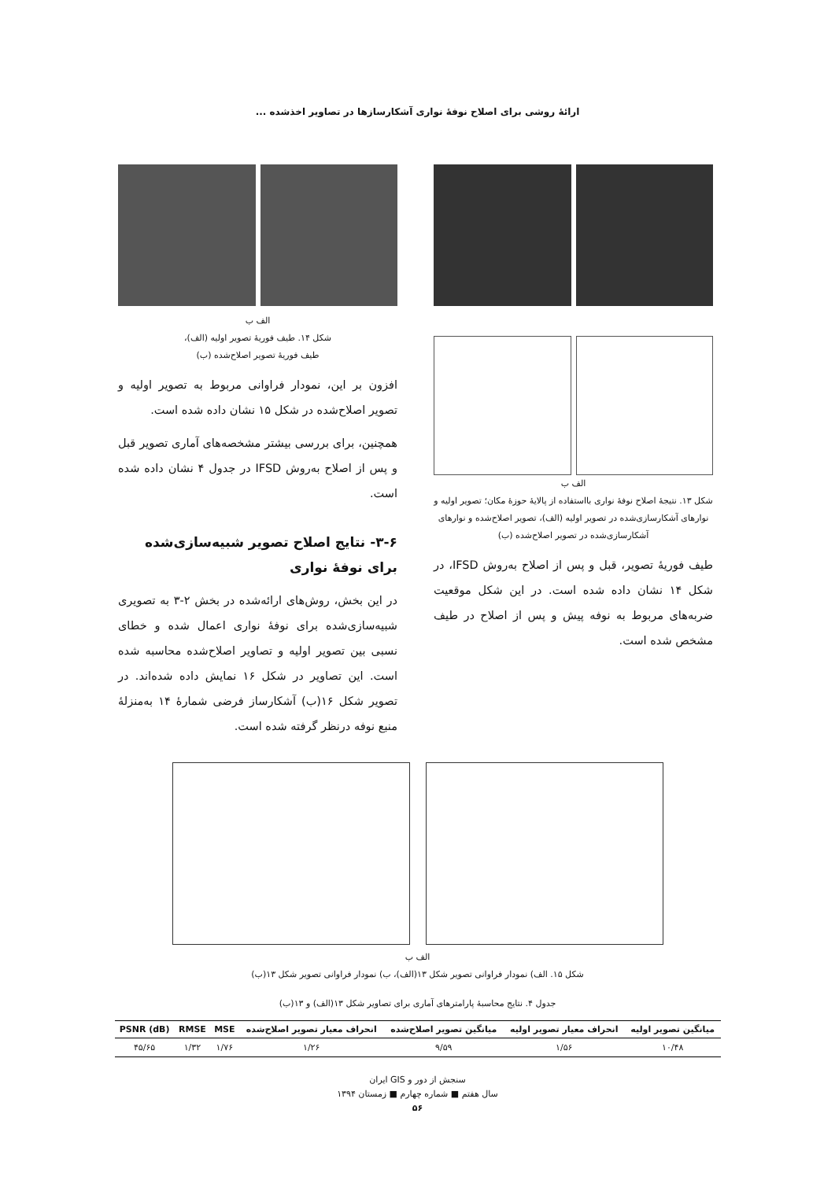ارائۀ روشی برای اصلاح نوفۀ نواری آشکارسازها در تصاویر اخذشده ...
الف ب
شکل ۱۳. نتیجۀ اصلاح نوفۀ نواری بااستفاده از پالایۀ حوزۀ مکان؛ تصویر اولیه و نوارهای آشکارسازی‌شده در تصویر اولیه (الف)، تصویر اصلاح‌شده و نوارهای آشکارسازی‌شده در تصویر اصلاح‌شده (ب)
طیف فوریۀ تصویر، قبل و پس از اصلاح به‌روش IFSD، در شکل ۱۴ نشان داده شده است. در این شکل موقعیت ضربه‌های مربوط به نوفه پیش و پس از اصلاح در طیف مشخص شده است.
الف ب
شکل ۱۴. طیف فوریۀ تصویر اولیه (الف)،
طیف فوریۀ تصویر اصلاح‌شده (ب)
افزون بر این، نمودار فراوانی مربوط به تصویر اولیه و تصویر اصلاح‌شده در شکل ۱۵ نشان داده شده است.
همچنین، برای بررسی بیشتر مشخصه‌های آماری تصویر قبل و پس از اصلاح به‌روش IFSD در جدول ۴ نشان داده شده است.
۳-۶- نتایج اصلاح تصویر شبیه‌سازی‌شده برای نوفۀ نواری
در این بخش، روش‌های ارائه‌شده در بخش ۲-۳ به تصویری شبیه‌سازی‌شده برای نوفۀ نواری اعمال شده و خطای نسبی بین تصویر اولیه و تصاویر اصلاح‌شده محاسبه شده است. این تصاویر در شکل ۱۶ نمایش داده شده‌اند. در تصویر شکل ۱۶(ب) آشکارساز فرضی شمارۀ ۱۴ به‌منزلۀ منبع نوفه درنظر گرفته شده است.
الف ب
شکل ۱۵. الف) نمودار فراوانی تصویر شکل ۱۳(الف)، ب) نمودار فراوانی تصویر شکل ۱۳(ب)
جدول ۴. نتایج محاسبۀ پارامترهای آماری برای تصاویر شکل ۱۳(الف) و ۱۳(ب)
| میانگین تصویر اولیه | انحراف معیار تصویر اولیه | میانگین تصویر اصلاح‌شده | انحراف معیار تصویر اصلاح‌شده | MSE | RMSE | PSNR (dB) |
| --- | --- | --- | --- | --- | --- | --- |
| ۱۰/۴۸ | ۱/۵۶ | ۹/۵۹ | ۱/۲۶ | ۱/۷۶ | ۱/۳۲ | ۴۵/۶۵ |
سنجش از دور و GIS ایران
سال هفتم ■ شماره چهارم ■ زمستان ۱۳۹۴
۵۶